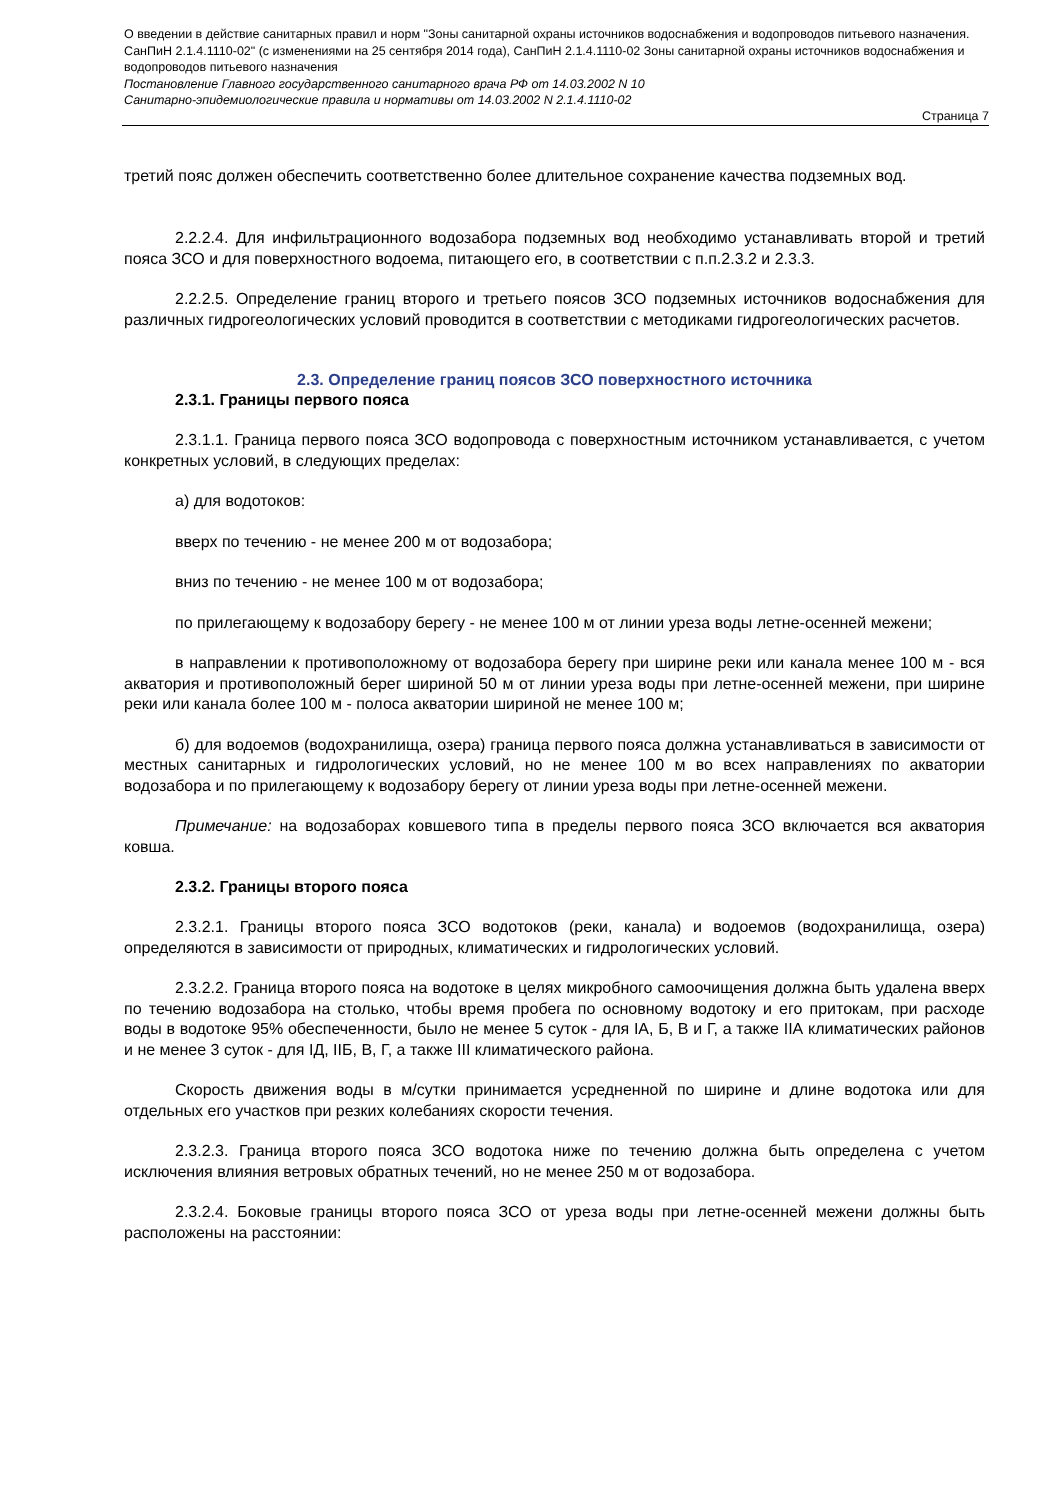О введении в действие санитарных правил и норм "Зоны санитарной охраны источников водоснабжения и водопроводов питьевого назначения. СанПиН 2.1.4.1110-02" (с изменениями на 25 сентября 2014 года), СанПиН 2.1.4.1110-02 Зоны санитарной охраны источников водоснабжения и водопроводов питьевого назначения
Постановление Главного государственного санитарного врача РФ от 14.03.2002 N 10
Санитарно-эпидемиологические правила и нормативы от 14.03.2002 N 2.1.4.1110-02
Страница 7
третий пояс должен обеспечить соответственно более длительное сохранение качества подземных вод.
2.2.2.4. Для инфильтрационного водозабора подземных вод необходимо устанавливать второй и третий пояса ЗСО и для поверхностного водоема, питающего его, в соответствии с п.п.2.3.2 и 2.3.3.
2.2.2.5. Определение границ второго и третьего поясов ЗСО подземных источников водоснабжения для различных гидрогеологических условий проводится в соответствии с методиками гидрогеологических расчетов.
2.3. Определение границ поясов ЗСО поверхностного источника
2.3.1. Границы первого пояса
2.3.1.1. Граница первого пояса ЗСО водопровода с поверхностным источником устанавливается, с учетом конкретных условий, в следующих пределах:
а) для водотоков:
вверх по течению - не менее 200 м от водозабора;
вниз по течению - не менее 100 м от водозабора;
по прилегающему к водозабору берегу - не менее 100 м от линии уреза воды летне-осенней межени;
в направлении к противоположному от водозабора берегу при ширине реки или канала менее 100 м - вся акватория и противоположный берег шириной 50 м от линии уреза воды при летне-осенней межени, при ширине реки или канала более 100 м - полоса акватории шириной не менее 100 м;
б) для водоемов (водохранилища, озера) граница первого пояса должна устанавливаться в зависимости от местных санитарных и гидрологических условий, но не менее 100 м во всех направлениях по акватории водозабора и по прилегающему к водозабору берегу от линии уреза воды при летне-осенней межени.
Примечание: на водозаборах ковшевого типа в пределы первого пояса ЗСО включается вся акватория ковша.
2.3.2. Границы второго пояса
2.3.2.1. Границы второго пояса ЗСО водотоков (реки, канала) и водоемов (водохранилища, озера) определяются в зависимости от природных, климатических и гидрологических условий.
2.3.2.2. Граница второго пояса на водотоке в целях микробного самоочищения должна быть удалена вверх по течению водозабора на столько, чтобы время пробега по основному водотоку и его притокам, при расходе воды в водотоке 95% обеспеченности, было не менее 5 суток - для IА, Б, В и Г, а также IIА климатических районов и не менее 3 суток - для IД, IIБ, В, Г, а также III климатического района.
Скорость движения воды в м/сутки принимается усредненной по ширине и длине водотока или для отдельных его участков при резких колебаниях скорости течения.
2.3.2.3. Граница второго пояса ЗСО водотока ниже по течению должна быть определена с учетом исключения влияния ветровых обратных течений, но не менее 250 м от водозабора.
2.3.2.4. Боковые границы второго пояса ЗСО от уреза воды при летне-осенней межени должны быть расположены на расстоянии: